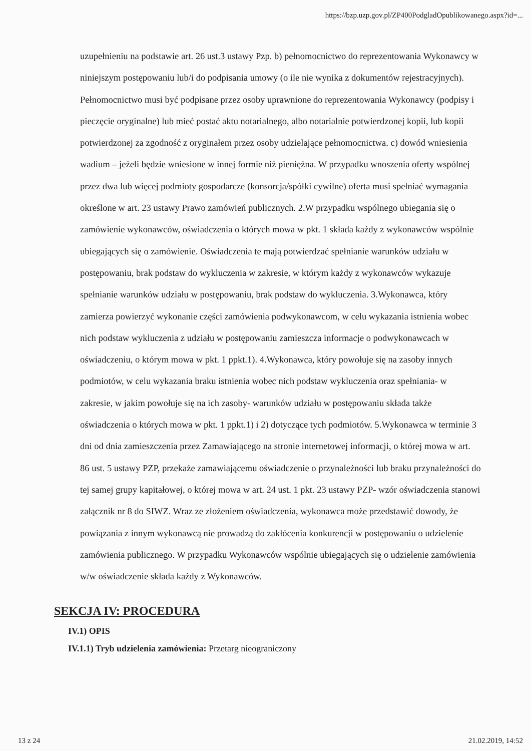https://bzp.uzp.gov.pl/ZP400PodgladOpublikowanego.aspx?id=...
uzupełnieniu na podstawie art. 26 ust.3 ustawy Pzp. b) pełnomocnictwo do reprezentowania Wykonawcy w niniejszym postępowaniu lub/i do podpisania umowy (o ile nie wynika z dokumentów rejestracyjnych). Pełnomocnictwo musi być podpisane przez osoby uprawnione do reprezentowania Wykonawcy (podpisy i pieczęcie oryginalne) lub mieć postać aktu notarialnego, albo notarialnie potwierdzonej kopii, lub kopii potwierdzonej za zgodność z oryginałem przez osoby udzielające pełnomocnictwa. c) dowód wniesienia wadium – jeżeli będzie wniesione w innej formie niż pieniężna. W przypadku wnoszenia oferty wspólnej przez dwa lub więcej podmioty gospodarcze (konsorcja/spółki cywilne) oferta musi spełniać wymagania określone w art. 23 ustawy Prawo zamówień publicznych. 2.W przypadku wspólnego ubiegania się o zamówienie wykonawców, oświadczenia o których mowa w pkt. 1 składa każdy z wykonawców wspólnie ubiegających się o zamówienie. Oświadczenia te mają potwierdzać spełnianie warunków udziału w postępowaniu, brak podstaw do wykluczenia w zakresie, w którym każdy z wykonawców wykazuje spełnianie warunków udziału w postępowaniu, brak podstaw do wykluczenia. 3.Wykonawca, który zamierza powierzyć wykonanie części zamówienia podwykonawcom, w celu wykazania istnienia wobec nich podstaw wykluczenia z udziału w postępowaniu zamieszcza informacje o podwykonawcach w oświadczeniu, o którym mowa w pkt. 1 ppkt.1). 4.Wykonawca, który powołuje się na zasoby innych podmiotów, w celu wykazania braku istnienia wobec nich podstaw wykluczenia oraz spełniania- w zakresie, w jakim powołuje się na ich zasoby- warunków udziału w postępowaniu składa także oświadczenia o których mowa w pkt. 1 ppkt.1) i 2) dotyczące tych podmiotów. 5.Wykonawca w terminie 3 dni od dnia zamieszczenia przez Zamawiającego na stronie internetowej informacji, o której mowa w art. 86 ust. 5 ustawy PZP, przekaże zamawiającemu oświadczenie o przynależności lub braku przynależności do tej samej grupy kapitałowej, o której mowa w art. 24 ust. 1 pkt. 23 ustawy PZP- wzór oświadczenia stanowi załącznik nr 8 do SIWZ. Wraz ze złożeniem oświadczenia, wykonawca może przedstawić dowody, że powiązania z innym wykonawcą nie prowadzą do zakłócenia konkurencji w postępowaniu o udzielenie zamówienia publicznego. W przypadku Wykonawców wspólnie ubiegających się o udzielenie zamówienia w/w oświadczenie składa każdy z Wykonawców.
SEKCJA IV: PROCEDURA
IV.1) OPIS
IV.1.1) Tryb udzielenia zamówienia: Przetarg nieograniczony
13 z 24 21.02.2019, 14:52